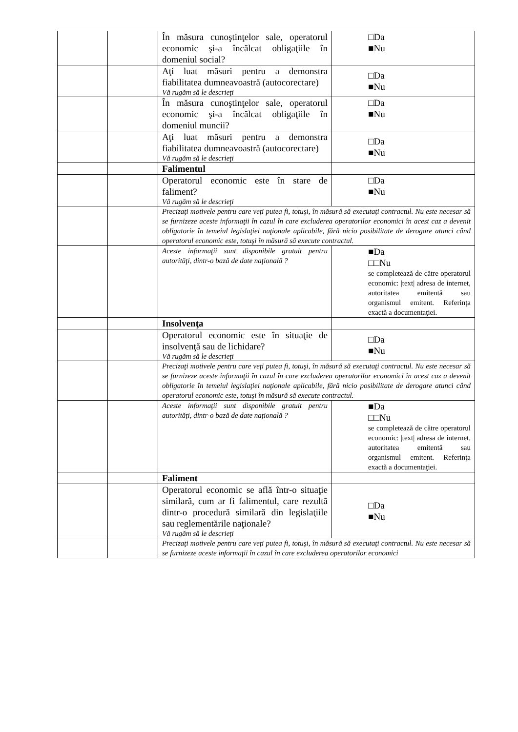| | | În măsura cunoştinţelor sale, operatorul economic şi-a încălcat obligaţiile în domeniul social? | □Da ■Nu |
| | | Aţi luat măsuri pentru a demonstra fiabilitatea dumneavoastră (autocorectare) Vă rugăm să le descrieţi | □Da ■Nu |
| | | În măsura cunoştinţelor sale, operatorul economic şi-a încălcat obligaţiile în domeniul muncii? | □Da ■Nu |
| | | Aţi luat măsuri pentru a demonstra fiabilitatea dumneavoastră (autocorectare) Vă rugăm să le descrieţi | □Da ■Nu |
| | | Falimentul | |
| | | Operatorul economic este în stare de faliment? Vă rugăm să le descrieţi | □Da ■Nu |
| | | Precizaţi motivele pentru care veţi putea fi, totuşi, în măsură să executaţi contractul. Nu este necesar să se furnizeze aceste informaţii în cazul în care excluderea operatorilor economici în acest caz a devenit obligatorie în temeiul legislaţiei naţionale aplicabile, fără nicio posibilitate de derogare atunci când operatorul economic este, totuşi în măsură să execute contractul. | |
| | | Aceste informaţii sunt disponibile gratuit pentru autorităţi, dintr-o bază de date naţională ? | ■Da □□Nu se completează de către operatorul economic: /text/ adresa de internet, autoritatea emitentă sau organismul emitent. Referinţa exactă a documentaţiei. |
| | | Insolvenţa | |
| | | Operatorul economic este în situaţie de insolvenţă sau de lichidare? Vă rugăm să le descrieţi | □Da ■Nu |
| | | Precizaţi motivele pentru care veţi putea fi, totuşi, în măsură să executaţi contractul. Nu este necesar să se furnizeze aceste informaţii în cazul în care excluderea operatorilor economici în acest caz a devenit obligatorie în temeiul legislaţiei naţionale aplicabile, fără nicio posibilitate de derogare atunci când operatorul economic este, totuşi în măsură să execute contractul. | |
| | | Aceste informaţii sunt disponibile gratuit pentru autorităţi, dintr-o bază de date naţională ? | ■Da □□Nu se completează de către operatorul economic: /text/ adresa de internet, autoritatea emitentă sau organismul emitent. Referinţa exactă a documentaţiei. |
| | | Faliment | |
| | | Operatorul economic se află într-o situaţie similară, cum ar fi falimentul, care rezultă dintr-o procedură similară din legislaţiile sau reglementările naţionale? Vă rugăm să le descrieţi | □Da ■Nu |
| | | Precizaţi motivele pentru care veţi putea fi, totuşi, în măsură să executaţi contractul. Nu este necesar să se furnizeze aceste informaţii în cazul în care excluderea operatorilor economici | |